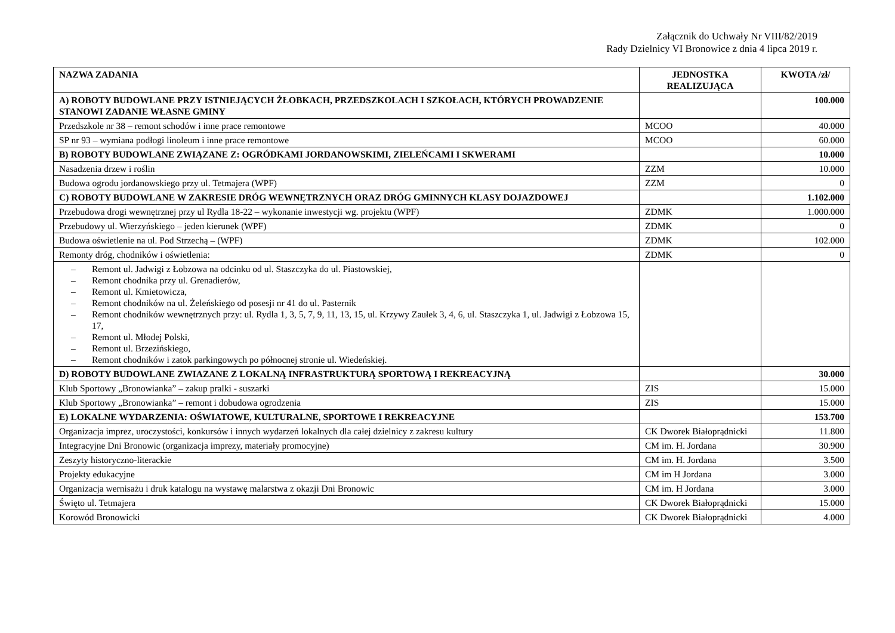Załącznik do Uchwały Nr VIII/82/2019
Rady Dzielnicy VI Bronowice z dnia 4 lipca 2019 r.
| NAZWA ZADANIA | JEDNOSTKA REALIZUJĄCA | KWOTA /zł/ |
| --- | --- | --- |
| A) ROBOTY BUDOWLANE PRZY ISTNIEJĄCYCH ŻŁOBKACH, PRZEDSZKOLACH I SZKOŁACH, KTÓRYCH PROWADZENIE STANOWI ZADANIE WŁASNE GMINY | | 100.000 |
| Przedszkole nr 38 – remont schodów i inne prace remontowe | MCOO | 40.000 |
| SP nr 93 – wymiana podłogi linoleum i inne prace remontowe | MCOO | 60.000 |
| B) ROBOTY BUDOWLANE ZWIĄZANE Z: OGRÓDKAMI JORDANOWSKIMI, ZIELEŃCAMI I SKWERAMI | | 10.000 |
| Nasadzenia drzew i roślin | ZZM | 10.000 |
| Budowa ogrodu jordanowskiego przy ul. Tetmajera (WPF) | ZZM | 0 |
| C) ROBOTY BUDOWLANE W ZAKRESIE DRÓG WEWNĘTRZNYCH ORAZ DRÓG GMINNYCH KLASY DOJAZDOWEJ | | 1.102.000 |
| Przebudowa drogi wewnętrznej przy ul Rydla 18-22 – wykonanie inwestycji wg. projektu (WPF) | ZDMK | 1.000.000 |
| Przebudowy ul. Wierzyńskiego – jeden kierunek (WPF) | ZDMK | 0 |
| Budowa oświetlenie na ul. Pod Strzechą – (WPF) | ZDMK | 102.000 |
| Remonty dróg, chodników i oświetlenia: | ZDMK | 0 |
| – Remont ul. Jadwigi z Łobzowa na odcinku od ul. Staszczyka do ul. Piastowskiej, – Remont chodnika przy ul. Grenadierów, – Remont ul. Kmietowicza, – Remont chodników na ul. Żeleńskiego od posesji nr 41 do ul. Pasternik – Remont chodników wewnętrznych przy: ul. Rydla 1, 3, 5, 7, 9, 11, 13, 15, ul. Krzywy Zaułek 3, 4, 6, ul. Staszczyka 1, ul. Jadwigi z Łobzowa 15, 17, – Remont ul. Młodej Polski, – Remont ul. Brzezińskiego, – Remont chodników i zatok parkingowych po północnej stronie ul. Wiedeńskiej. | | |
| D) ROBOTY BUDOWLANE ZWIAZANE Z LOKALNĄ INFRASTRUKTURĄ SPORTOWĄ I REKREACYJNĄ | | 30.000 |
| Klub Sportowy „Bronowianka” – zakup pralki - suszarki | ZIS | 15.000 |
| Klub Sportowy „Bronowianka” – remont i dobudowa ogrodzenia | ZIS | 15.000 |
| E) LOKALNE WYDARZENIA: OŚWIATOWE, KULTURALNE, SPORTOWE I REKREACYJNE | | 153.700 |
| Organizacja imprez, uroczystości, konkursów i innych wydarzeń lokalnych dla całej dzielnicy z zakresu kultury | CK Dworek Białoprądnicki | 11.800 |
| Integracyjne Dni Bronowic (organizacja imprezy, materiały promocyjne) | CM im. H. Jordana | 30.900 |
| Zeszyty historyczno-literackie | CM im. H. Jordana | 3.500 |
| Projekty edukacyjne | CM im H Jordana | 3.000 |
| Organizacja wernisażu i druk katalogu na wystawę malarstwa z okazji Dni Bronowic | CM im. H Jordana | 3.000 |
| Święto ul. Tetmajera | CK Dworek Białoprądnicki | 15.000 |
| Korowód Bronowicki | CK Dworek Białoprądnicki | 4.000 |